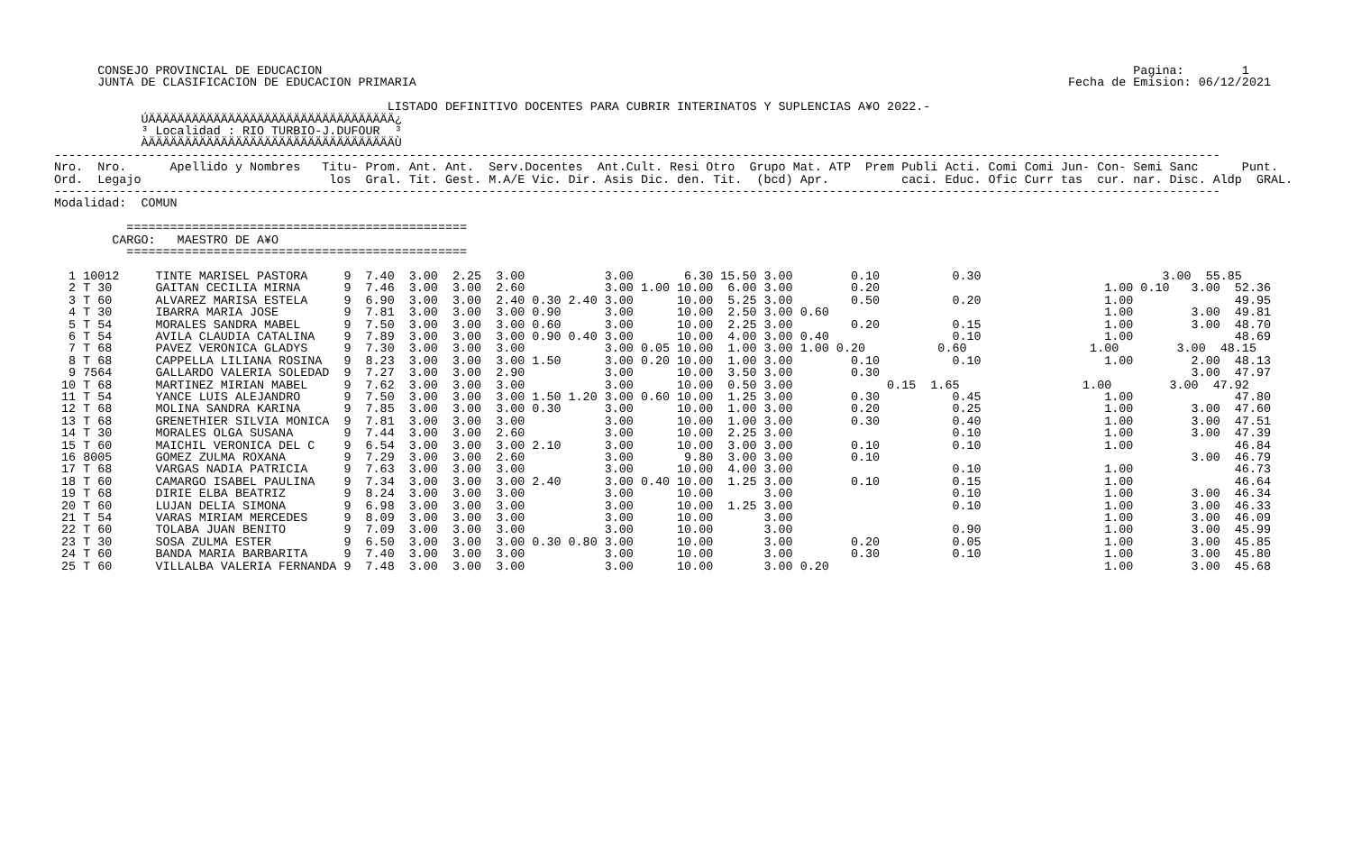CONSEJO PROVINCIAL DE EDUCACION                                                                                                                Pagina:        1
      JUNTA DE CLASIFICACION DE EDUCACION PRIMARIA                                                                                          Fecha de Emision: 06/12/2021

                                              LISTADO DEFINITIVO DOCENTES PARA CUBRIR INTERINATOS Y SUPLENCIAS A¥O 2022.-
            ÚÄÄÄÄÄÄÄÄÄÄÄÄÄÄÄÄÄÄÄÄÄÄÄÄÄÄÄÄÄÄÄÄÄÄ¿
            ³ Localidad : RIO TURBIO-J.DUFOUR  ³
            ÀÄÄÄÄÄÄÄÄÄÄÄÄÄÄÄÄÄÄÄÄÄÄÄÄÄÄÄÄÄÄÄÄÄÄÙ
-----------------------------------------------------------------------------------------------------------------------------------------------------------------
Nro.  Nro.      Apellido y Nombres   Titu- Prom. Ant. Ant.  Serv.Docentes  Ant.Cult. Resi Otro  Grupo Mat. ATP  Prem Publi Acti. Comi Comi Jun- Con- Semi Sanc      Punt.
Ord.  Legajo                          los  Gral. Tit. Gest. M.A/E Vic. Dir. Asis Dic. den. Tit.  (bcd) Apr.          caci. Educ. Ofic Curr tas  cur. nar. Disc. Aldp  GRAL.
-----------------------------------------------------------------------------------------------------------------------------------------------------------------
Modalidad:  COMUN

          ===============================================
        CARGO:   MAESTRO DE A¥O
          ===============================================

  1 10012     TINTE MARISEL PASTORA     9  7.40  3.00  2.25  3.00           3.00       6.30 15.50 3.00        0.10          0.30                         3.00  55.85
  2 T 30      GAITAN CECILIA MIRNA      9  7.46  3.00  3.00  2.60           3.00 1.00 10.00  6.00 3.00        0.20                               1.00 0.10   3.00  52.36
  3 T 60      ALVAREZ MARISA ESTELA     9  6.90  3.00  3.00  2.40 0.30 2.40 3.00      10.00  5.25 3.00        0.50          0.20                 1.00              49.95
  4 T 30      IBARRA MARIA JOSE         9  7.81  3.00  3.00  3.00 0.90      3.00      10.00  2.50 3.00 0.60                                      1.00        3.00  49.81
  5 T 54      MORALES SANDRA MABEL      9  7.50  3.00  3.00  3.00 0.60      3.00      10.00  2.25 3.00        0.20          0.15                 1.00        3.00  48.70
  6 T 54      AVILA CLAUDIA CATALINA    9  7.89  3.00  3.00  3.00 0.90 0.40 3.00      10.00  4.00 3.00 0.40                 0.10                 1.00              48.69
  7 T 68      PAVEZ VERONICA GLADYS     9  7.30  3.00  3.00  3.00           3.00 0.05 10.00  1.00 3.00 1.00 0.20          0.60                 1.00        3.00  48.15
  8 T 68      CAPPELLA LILIANA ROSINA   9  8.23  3.00  3.00  3.00 1.50      3.00 0.20 10.00  1.00 3.00        0.10          0.10                 1.00        2.00  48.13
  9 7564      GALLARDO VALERIA SOLEDAD  9  7.27  3.00  3.00  2.90           3.00      10.00  3.50 3.00        0.30                                           3.00  47.97
 10 T 68      MARTINEZ MIRIAN MABEL     9  7.62  3.00  3.00  3.00           3.00      10.00  0.50 3.00             0.15  1.65                 1.00        3.00  47.92
 11 T 54      YANCE LUIS ALEJANDRO      9  7.50  3.00  3.00  3.00 1.50 1.20 3.00 0.60 10.00  1.25 3.00        0.30          0.45                 1.00              47.80
 12 T 68      MOLINA SANDRA KARINA      9  7.85  3.00  3.00  3.00 0.30      3.00      10.00  1.00 3.00        0.20          0.25                 1.00        3.00  47.60
 13 T 68      GRENETHIER SILVIA MONICA  9  7.81  3.00  3.00  3.00           3.00      10.00  1.00 3.00        0.30          0.40                 1.00        3.00  47.51
 14 T 30      MORALES OLGA SUSANA       9  7.44  3.00  3.00  2.60           3.00      10.00  2.25 3.00                      0.10                 1.00        3.00  47.39
 15 T 60      MAICHIL VERONICA DEL C    9  6.54  3.00  3.00  3.00 2.10      3.00      10.00  3.00 3.00        0.10          0.10                 1.00              46.84
 16 8005      GOMEZ ZULMA ROXANA        9  7.29  3.00  3.00  2.60           3.00       9.80  3.00 3.00        0.10                                           3.00  46.79
 17 T 68      VARGAS NADIA PATRICIA     9  7.63  3.00  3.00  3.00           3.00      10.00  4.00 3.00                      0.10                 1.00              46.73
 18 T 60      CAMARGO ISABEL PAULINA    9  7.34  3.00  3.00  3.00 2.40      3.00 0.40 10.00  1.25 3.00        0.10          0.15                 1.00              46.64
 19 T 68      DIRIE ELBA BEATRIZ        9  8.24  3.00  3.00  3.00           3.00      10.00       3.00                      0.10                 1.00        3.00  46.34
 20 T 60      LUJAN DELIA SIMONA        9  6.98  3.00  3.00  3.00           3.00      10.00  1.25 3.00                      0.10                 1.00        3.00  46.33
 21 T 54      VARAS MIRIAM MERCEDES     9  8.09  3.00  3.00  3.00           3.00      10.00       3.00                                           1.00        3.00  46.09
 22 T 60      TOLABA JUAN BENITO        9  7.09  3.00  3.00  3.00           3.00      10.00       3.00                      0.90                 1.00        3.00  45.99
 23 T 30      SOSA ZULMA ESTER          9  6.50  3.00  3.00  3.00 0.30 0.80 3.00      10.00       3.00        0.20          0.05                 1.00        3.00  45.85
 24 T 60      BANDA MARIA BARBARITA     9  7.40  3.00  3.00  3.00           3.00      10.00       3.00        0.30          0.10                 1.00        3.00  45.80
 25 T 60      VILLALBA VALERIA FERNANDA 9  7.48  3.00  3.00  3.00           3.00      10.00       3.00 0.20                                      1.00        3.00  45.68